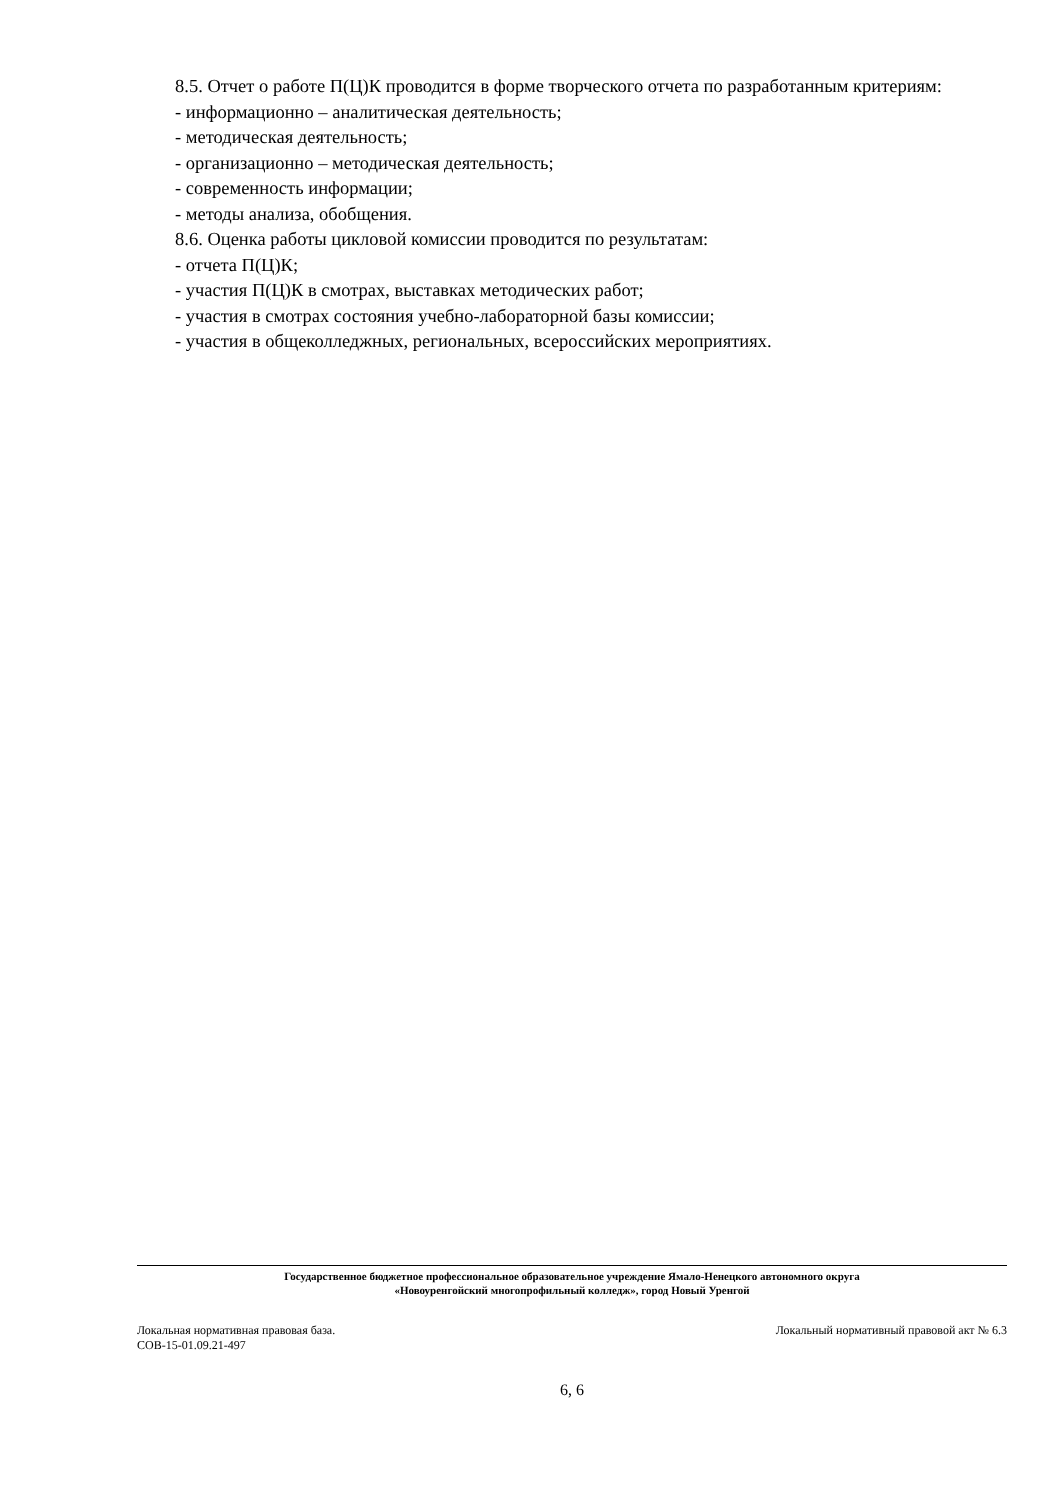8.5. Отчет о работе П(Ц)К проводится в форме творческого отчета по разработанным критериям:
- информационно – аналитическая деятельность;
- методическая деятельность;
- организационно – методическая деятельность;
- современность информации;
- методы анализа, обобщения.
8.6. Оценка работы цикловой комиссии проводится по результатам:
- отчета П(Ц)К;
- участия П(Ц)К в смотрах, выставках методических работ;
- участия в смотрах состояния учебно-лабораторной базы комиссии;
- участия в общеколледжных, региональных, всероссийских мероприятиях.
Государственное бюджетное профессиональное образовательное учреждение Ямало-Ненецкого автономного округа
«Новоуренгойский многопрофильный колледж», город Новый Уренгой
Локальная нормативная правовая база.
СОВ-15-01.09.21-497 Локальный нормативный правовой акт № 6.3
6, 6